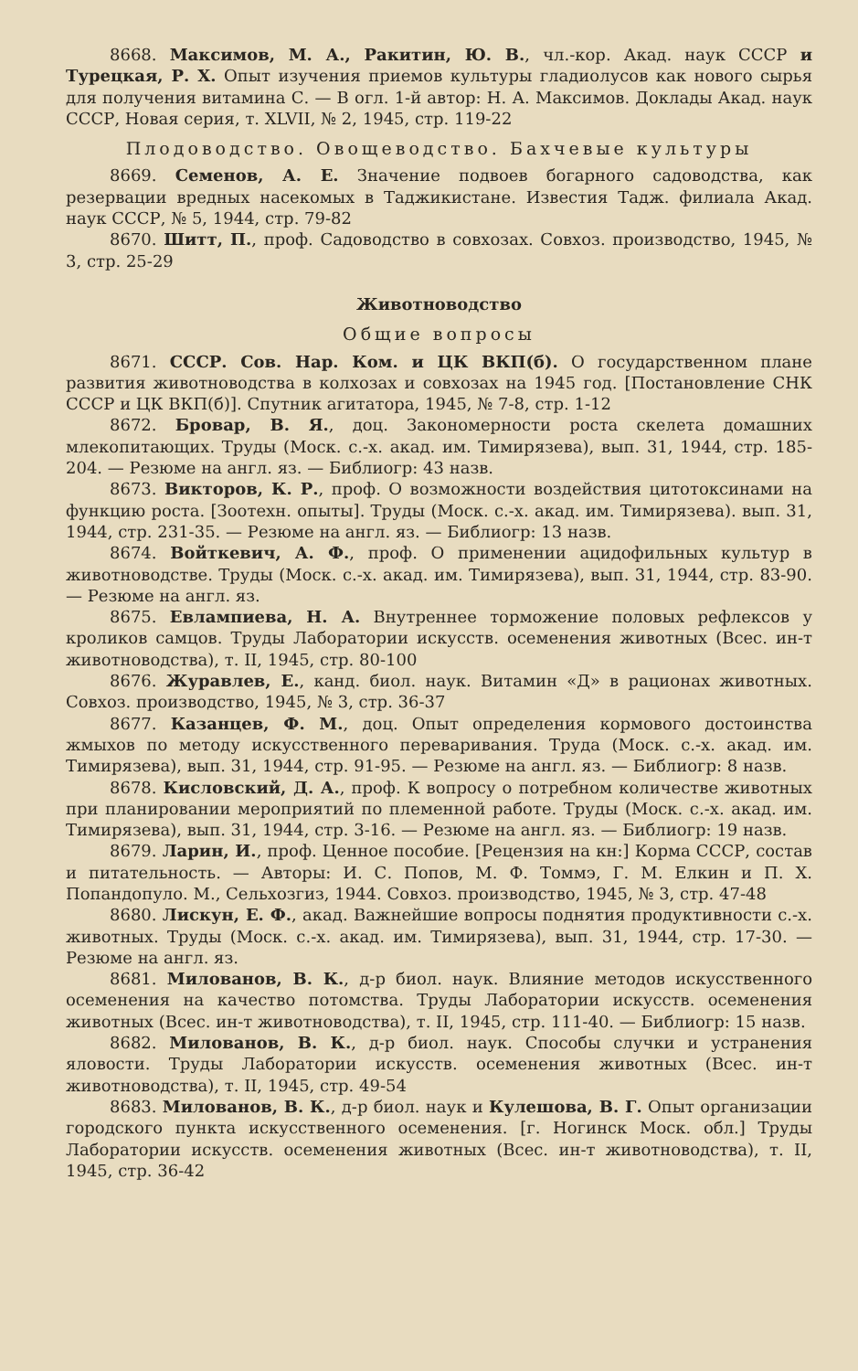8668. Максимов, М. А., Ракитин, Ю. В., чл.-кор. Акад. наук СССР и Турецкая, Р. Х. Опыт изучения приемов культуры гладиолусов как нового сырья для получения витамина С. — В огл. 1-й автор: Н. А. Максимов. Доклады Акад. наук СССР, Новая серия, т. XLVII, № 2, 1945, стр. 119-22
Плодоводство. Овощеводство. Бахчевые культуры
8669. Семенов, А. Е. Значение подвоев богарного садоводства, как резервации вредных насекомых в Таджикистане. Известия Тадж. филиала Акад. наук СССР, № 5, 1944, стр. 79-82
8670. Шитт, П., проф. Садоводство в совхозах. Совхоз. производство, 1945, № 3, стр. 25-29
Животноводство
Общие вопросы
8671. СССР. Сов. Нар. Ком. и ЦК ВКП(б). О государственном плане развития животноводства в колхозах и совхозах на 1945 год. [Постановление СНК СССР и ЦК ВКП(б)]. Спутник агитатора, 1945, № 7-8, стр. 1-12
8672. Бровар, В. Я., доц. Закономерности роста скелета домашних млекопитающих. Труды (Моск. с.-х. акад. им. Тимирязева), вып. 31, 1944, стр. 185-204. — Резюме на англ. яз. — Библиогр: 43 назв.
8673. Викторов, К. Р., проф. О возможности воздействия цитотоксинами на функцию роста. [Зоотехн. опыты]. Труды (Моск. с.-х. акад. им. Тимирязева). вып. 31, 1944, стр. 231-35. — Резюме на англ. яз. — Библиогр: 13 назв.
8674. Войткевич, А. Ф., проф. О применении ацидофильных культур в животноводстве. Труды (Моск. с.-х. акад. им. Тимирязева), вып. 31, 1944, стр. 83-90. — Резюме на англ. яз.
8675. Евлампиева, Н. А. Внутреннее торможение половых рефлексов у кроликов самцов. Труды Лаборатории искусств. осеменения животных (Всес. ин-т животноводства), т. II, 1945, стр. 80-100
8676. Журавлев, Е., канд. биол. наук. Витамин «Д» в рационах животных. Совхоз. производство, 1945, № 3, стр. 36-37
8677. Казанцев, Ф. М., доц. Опыт определения кормового достоинства жмыхов по методу искусственного переваривания. Труда (Моск. с.-х. акад. им. Тимирязева), вып. 31, 1944, стр. 91-95. — Резюме на англ. яз. — Библиогр: 8 назв.
8678. Кисловский, Д. А., проф. К вопросу о потребном количестве животных при планировании мероприятий по племенной работе. Труды (Моск. с.-х. акад. им. Тимирязева), вып. 31, 1944, стр. 3-16. — Резюме на англ. яз. — Библиогр: 19 назв.
8679. Ларин, И., проф. Ценное пособие. [Рецензия на кн:] Корма СССР, состав и питательность. — Авторы: И. С. Попов, М. Ф. Томмэ, Г. М. Елкин и П. Х. Попандопуло. М., Сельхозгиз, 1944. Совхоз. производство, 1945, № 3, стр. 47-48
8680. Лискун, Е. Ф., акад. Важнейшие вопросы поднятия продуктивности с.-х. животных. Труды (Моск. с.-х. акад. им. Тимирязева), вып. 31, 1944, стр. 17-30. — Резюме на англ. яз.
8681. Милованов, В. К., д-р биол. наук. Влияние методов искусственного осеменения на качество потомства. Труды Лаборатории искусств. осеменения животных (Всес. ин-т животноводства), т. II, 1945, стр. 111-40. — Библиогр: 15 назв.
8682. Милованов, В. К., д-р биол. наук. Способы случки и устранения яловости. Труды Лаборатории искусств. осеменения животных (Всес. ин-т животноводства), т. II, 1945, стр. 49-54
8683. Милованов, В. К., д-р биол. наук и Кулешова, В. Г. Опыт организации городского пункта искусственного осеменения. [г. Ногинск Моск. обл.] Труды Лаборатории искусств. осеменения животных (Всес. ин-т животноводства), т. II, 1945, стр. 36-42